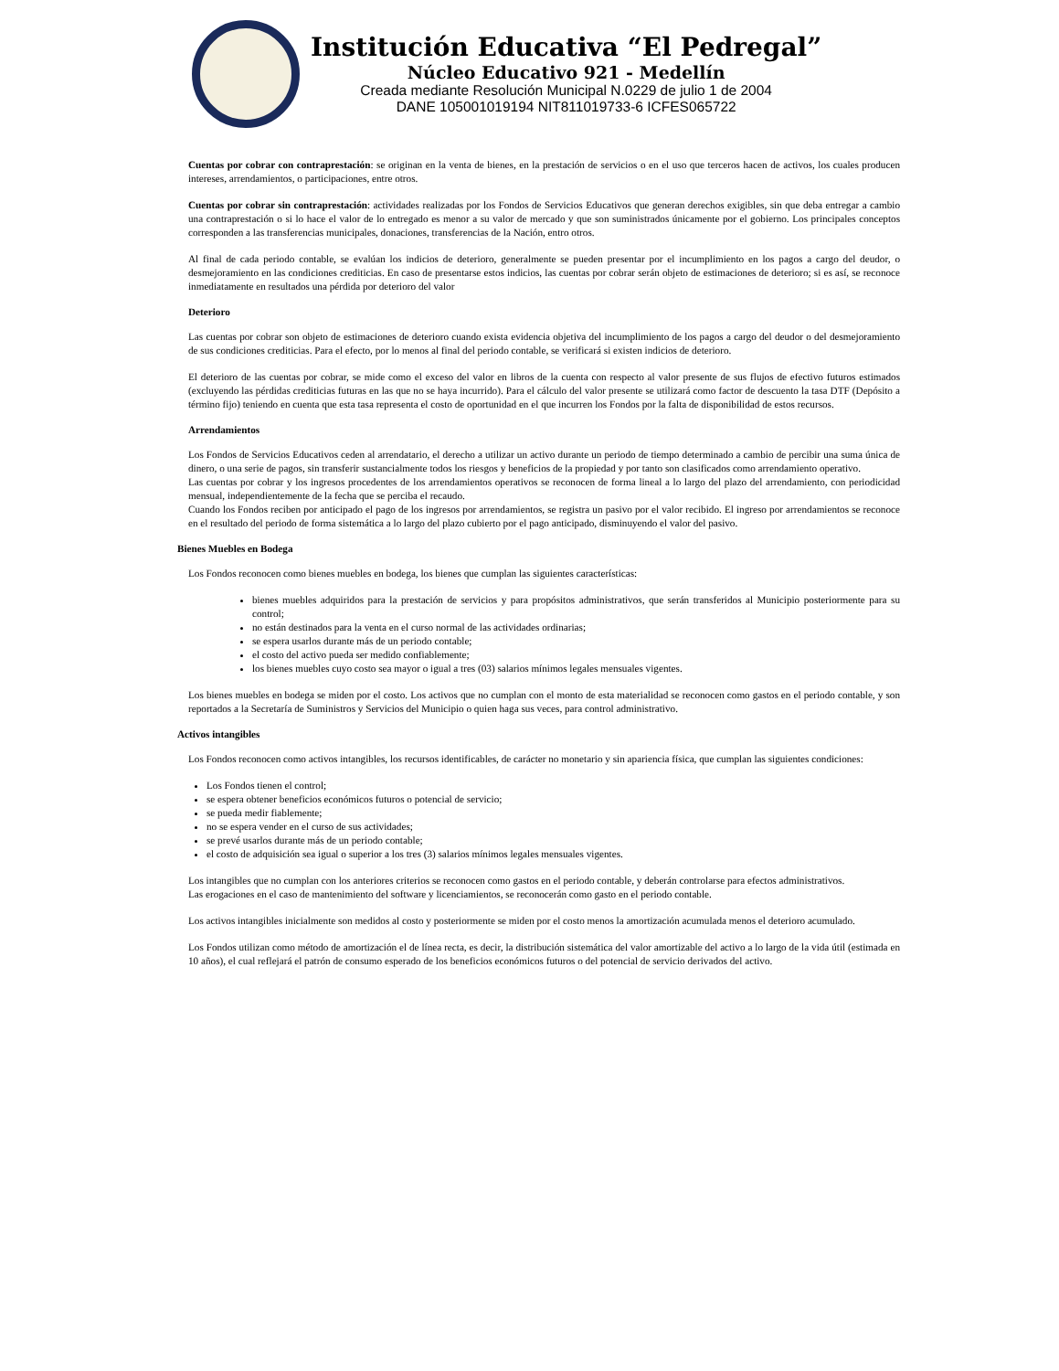Institución Educativa “El Pedregal”
Núcleo Educativo 921 - Medellín
Creada mediante Resolución Municipal N.0229 de julio 1 de 2004
DANE 105001019194 NIT811019733-6 ICFES065722
Cuentas por cobrar con contraprestación: se originan en la venta de bienes, en la prestación de servicios o en el uso que terceros hacen de activos, los cuales producen intereses, arrendamientos, o participaciones, entre otros.
Cuentas por cobrar sin contraprestación: actividades realizadas por los Fondos de Servicios Educativos que generan derechos exigibles, sin que deba entregar a cambio una contraprestación o si lo hace el valor de lo entregado es menor a su valor de mercado y que son suministrados únicamente por el gobierno. Los principales conceptos corresponden a las transferencias municipales, donaciones, transferencias de la Nación, entro otros.
Al final de cada periodo contable, se evalúan los indicios de deterioro, generalmente se pueden presentar por el incumplimiento en los pagos a cargo del deudor, o desmejoramiento en las condiciones crediticias. En caso de presentarse estos indicios, las cuentas por cobrar serán objeto de estimaciones de deterioro; si es así, se reconoce inmediatamente en resultados una pérdida por deterioro del valor
Deterioro
Las cuentas por cobrar son objeto de estimaciones de deterioro cuando exista evidencia objetiva del incumplimiento de los pagos a cargo del deudor o del desmejoramiento de sus condiciones crediticias. Para el efecto, por lo menos al final del periodo contable, se verificará si existen indicios de deterioro.
El deterioro de las cuentas por cobrar, se mide como el exceso del valor en libros de la cuenta con respecto al valor presente de sus flujos de efectivo futuros estimados (excluyendo las pérdidas crediticias futuras en las que no se haya incurrido). Para el cálculo del valor presente se utilizará como factor de descuento la tasa DTF (Depósito a término fijo) teniendo en cuenta que esta tasa representa el costo de oportunidad en el que incurren los Fondos por la falta de disponibilidad de estos recursos.
Arrendamientos
Los Fondos de Servicios Educativos ceden al arrendatario, el derecho a utilizar un activo durante un periodo de tiempo determinado a cambio de percibir una suma única de dinero, o una serie de pagos, sin transferir sustancialmente todos los riesgos y beneficios de la propiedad y por tanto son clasificados como arrendamiento operativo.
Las cuentas por cobrar y los ingresos procedentes de los arrendamientos operativos se reconocen de forma lineal a lo largo del plazo del arrendamiento, con periodicidad mensual, independientemente de la fecha que se perciba el recaudo.
Cuando los Fondos reciben por anticipado el pago de los ingresos por arrendamientos, se registra un pasivo por el valor recibido. El ingreso por arrendamientos se reconoce en el resultado del periodo de forma sistemática a lo largo del plazo cubierto por el pago anticipado, disminuyendo el valor del pasivo.
Bienes Muebles en Bodega
Los Fondos reconocen como bienes muebles en bodega, los bienes que cumplan las siguientes características:
bienes muebles adquiridos para la prestación de servicios y para propósitos administrativos, que serán transferidos al Municipio posteriormente para su control;
no están destinados para la venta en el curso normal de las actividades ordinarias;
se espera usarlos durante más de un periodo contable;
el costo del activo pueda ser medido confiablemente;
los bienes muebles cuyo costo sea mayor o igual a tres (03) salarios mínimos legales mensuales vigentes.
Los bienes muebles en bodega se miden por el costo. Los activos que no cumplan con el monto de esta materialidad se reconocen como gastos en el periodo contable, y son reportados a la Secretaría de Suministros y Servicios del Municipio o quien haga sus veces, para control administrativo.
Activos intangibles
Los Fondos reconocen como activos intangibles, los recursos identificables, de carácter no monetario y sin apariencia física, que cumplan las siguientes condiciones:
Los Fondos tienen el control;
se espera obtener beneficios económicos futuros o potencial de servicio;
se pueda medir fiablemente;
no se espera vender en el curso de sus actividades;
se prevé usarlos durante más de un periodo contable;
el costo de adquisición sea igual o superior a los tres (3) salarios mínimos legales mensuales vigentes.
Los intangibles que no cumplan con los anteriores criterios se reconocen como gastos en el periodo contable, y deberán controlarse para efectos administrativos.
Las erogaciones en el caso de mantenimiento del software y licenciamientos, se reconocerán como gasto en el periodo contable.
Los activos intangibles inicialmente son medidos al costo y posteriormente se miden por el costo menos la amortización acumulada menos el deterioro acumulado.
Los Fondos utilizan como método de amortización el de línea recta, es decir, la distribución sistemática del valor amortizable del activo a lo largo de la vida útil (estimada en 10 años), el cual reflejará el patrón de consumo esperado de los beneficios económicos futuros o del potencial de servicio derivados del activo.